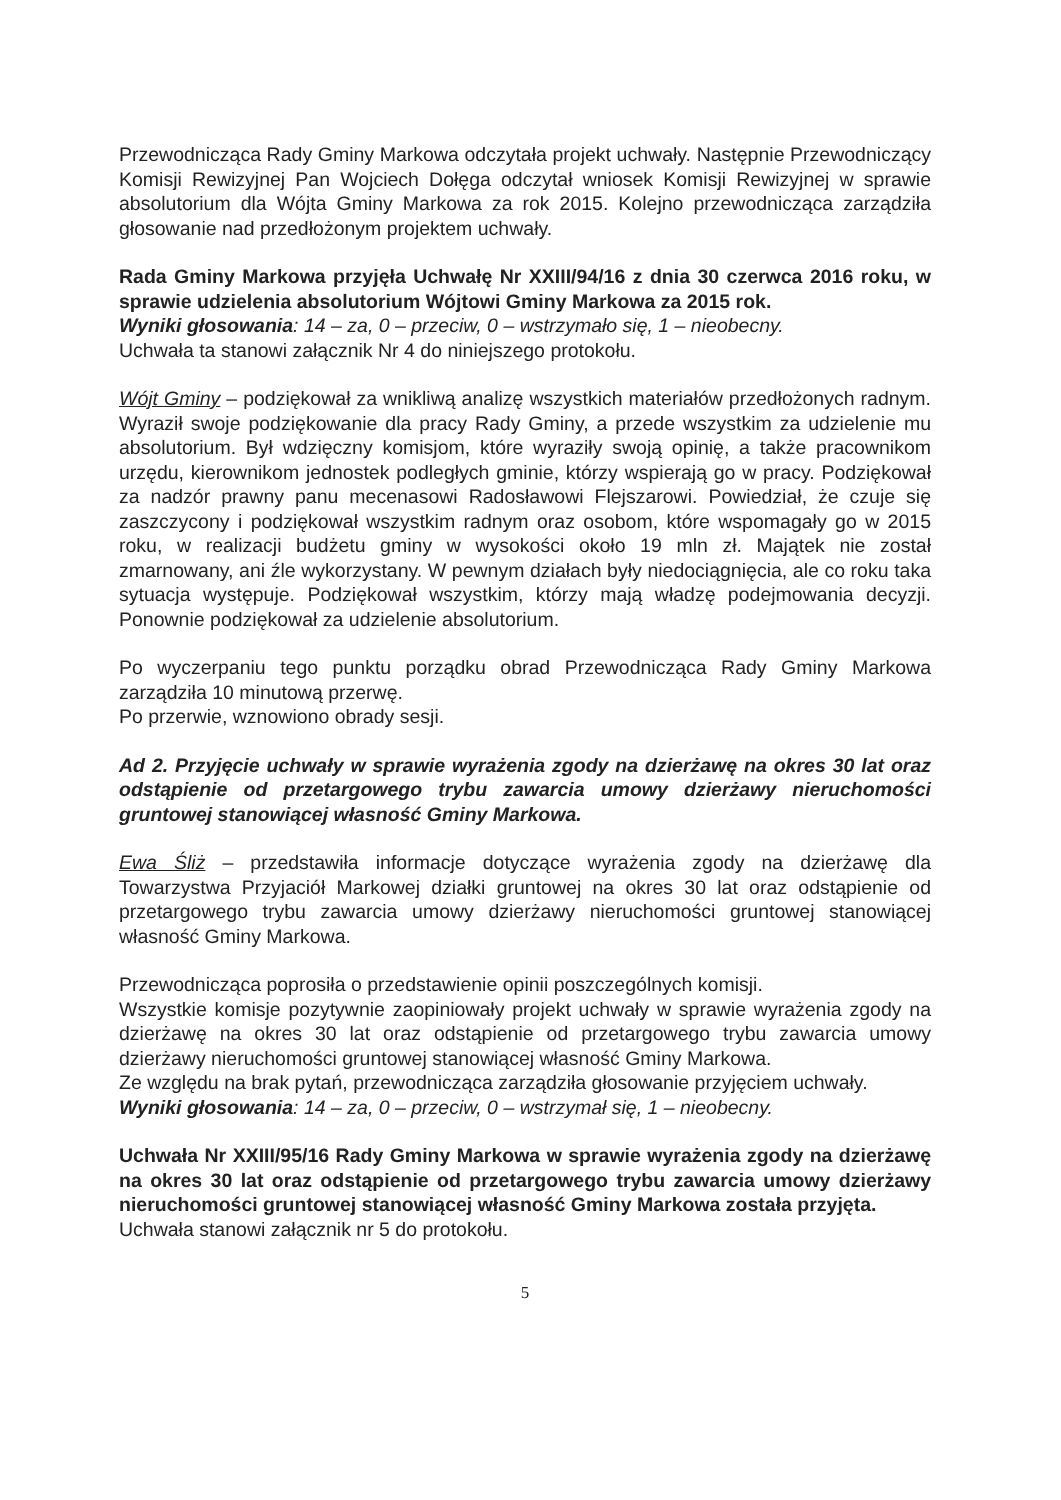Przewodnicząca Rady Gminy Markowa odczytała projekt uchwały. Następnie Przewodniczący Komisji Rewizyjnej Pan Wojciech Dołęga odczytał wniosek Komisji Rewizyjnej w sprawie absolutorium dla Wójta Gminy Markowa za rok 2015. Kolejno przewodnicząca zarządziła głosowanie nad przedłożonym projektem uchwały.
Rada Gminy Markowa przyjęła Uchwałę Nr XXIII/94/16 z dnia 30 czerwca 2016 roku, w sprawie udzielenia absolutorium Wójtowi Gminy Markowa za 2015 rok.
Wyniki głosowania: 14 – za, 0 – przeciw, 0 – wstrzymało się, 1 – nieobecny.
Uchwała ta stanowi załącznik Nr 4 do niniejszego protokołu.
Wójt Gminy – podziękował za wnikliwą analizę wszystkich materiałów przedłożonych radnym. Wyraził swoje podziękowanie dla pracy Rady Gminy, a przede wszystkim za udzielenie mu absolutorium. Był wdzięczny komisjom, które wyraziły swoją opinię, a także pracownikom urzędu, kierownikom jednostek podległych gminie, którzy wspierają go w pracy. Podziękował za nadzór prawny panu mecenasowi Radosławowi Flejszarowi. Powiedział, że czuje się zaszczycony i podziękował wszystkim radnym oraz osobom, które wspomagały go w 2015 roku, w realizacji budżetu gminy w wysokości około 19 mln zł. Majątek nie został zmarnowany, ani źle wykorzystany. W pewnym działach były niedociągnięcia, ale co roku taka sytuacja występuje. Podziękował wszystkim, którzy mają władzę podejmowania decyzji. Ponownie podziękował za udzielenie absolutorium.
Po wyczerpaniu tego punktu porządku obrad Przewodnicząca Rady Gminy Markowa zarządziła 10 minutową przerwę.
Po przerwie, wznowiono obrady sesji.
Ad 2. Przyjęcie uchwały w sprawie wyrażenia zgody na dzierżawę na okres 30 lat oraz odstąpienie od przetargowego trybu zawarcia umowy dzierżawy nieruchomości gruntowej stanowiącej własność Gminy Markowa.
Ewa Śliż – przedstawiła informacje dotyczące wyrażenia zgody na dzierżawę dla Towarzystwa Przyjaciół Markowej działki gruntowej na okres 30 lat oraz odstąpienie od przetargowego trybu zawarcia umowy dzierżawy nieruchomości gruntowej stanowiącej własność Gminy Markowa.
Przewodnicząca poprosiła o przedstawienie opinii poszczególnych komisji.
Wszystkie komisje pozytywnie zaopiniowały projekt uchwały w sprawie wyrażenia zgody na dzierżawę na okres 30 lat oraz odstąpienie od przetargowego trybu zawarcia umowy dzierżawy nieruchomości gruntowej stanowiącej własność Gminy Markowa.
Ze względu na brak pytań, przewodnicząca zarządziła głosowanie przyjęciem uchwały.
Wyniki głosowania: 14 – za, 0 – przeciw, 0 – wstrzymał się, 1 – nieobecny.
Uchwała Nr XXIII/95/16 Rady Gminy Markowa w sprawie wyrażenia zgody na dzierżawę na okres 30 lat oraz odstąpienie od przetargowego trybu zawarcia umowy dzierżawy nieruchomości gruntowej stanowiącej własność Gminy Markowa została przyjęta.
Uchwała stanowi załącznik nr 5 do protokołu.
5